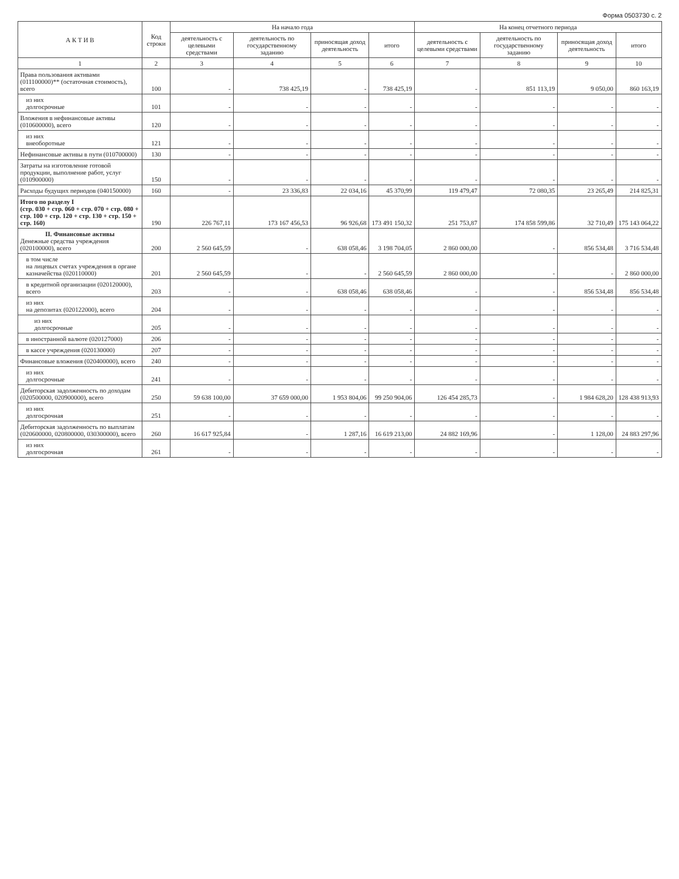Форма 0503730 с. 2
| А К Т И В | Код строки | На начало года | | | | На конец отчетного периода | | | |
| --- | --- | --- | --- | --- | --- | --- | --- | --- | --- |
| | | деятельность с целевыми средствами | деятельность по государственному заданию | приносящая доход деятельность | итого | деятельность с целевыми средствами | деятельность по государственному заданию | приносящая доход деятельность | итого |
| 1 | 2 | 3 | 4 | 5 | 6 | 7 | 8 | 9 | 10 |
| Права пользования активами (011100000)** (остаточная стоимость), всего | 100 | - | 738 425,19 | - | 738 425,19 | - | 851 113,19 | 9 050,00 | 860 163,19 |
| из них долгосрочные | 101 | - | - | - | - | - | - | - | - |
| Вложения в нефинансовые активы (010600000), всего | 120 | - | - | - | - | - | - | - | - |
| из них внеоборотные | 121 | - | - | - | - | - | - | - | - |
| Нефинансовые активы в пути (010700000) | 130 | - | - | - | - | - | - | - | - |
| Затраты на изготовление готовой продукции, выполнение работ, услуг (010900000) | 150 | - | - | - | - | - | - | - | - |
| Расходы будущих периодов (040150000) | 160 | - | 23 336,83 | 22 034,16 | 45 370,99 | 119 479,47 | 72 080,35 | 23 265,49 | 214 825,31 |
| Итого по разделу I (стр. 030 + стр. 060 + стр. 070 + стр. 080 + стр. 100 + стр. 120 + стр. 130 + стр. 150 + стр. 160) | 190 | 226 767,11 | 173 167 456,53 | 96 926,68 | 173 491 150,32 | 251 753,87 | 174 858 599,86 | 32 710,49 | 175 143 064,22 |
| II. Финансовые активы Денежные средства учреждения (020100000), всего | 200 | 2 560 645,59 | - | 638 058,46 | 3 198 704,05 | 2 860 000,00 | - | 856 534,48 | 3 716 534,48 |
| в том числе на лицевых счетах учреждения в органе казначейства (020110000) | 201 | 2 560 645,59 | - | - | 2 560 645,59 | 2 860 000,00 | - | - | 2 860 000,00 |
| в кредитной организации (020120000), всего | 203 | - | - | 638 058,46 | 638 058,46 | - | - | 856 534,48 | 856 534,48 |
| из них на депозитах (020122000), всего | 204 | - | - | - | - | - | - | - | - |
| из них долгосрочные | 205 | - | - | - | - | - | - | - | - |
| в иностранной валюте (020127000) | 206 | - | - | - | - | - | - | - | - |
| в кассе учреждения (020130000) | 207 | - | - | - | - | - | - | - | - |
| Финансовые вложения (020400000), всего | 240 | - | - | - | - | - | - | - | - |
| из них долгосрочные | 241 | - | - | - | - | - | - | - | - |
| Дебиторская задолженность по доходам (020500000, 020900000), всего | 250 | 59 638 100,00 | 37 659 000,00 | 1 953 804,06 | 99 250 904,06 | 126 454 285,73 | - | 1 984 628,20 | 128 438 913,93 |
| из них долгосрочная | 251 | - | - | - | - | - | - | - | - |
| Дебиторская задолженность по выплатам (020600000, 020800000, 030300000), всего | 260 | 16 617 925,84 | - | 1 287,16 | 16 619 213,00 | 24 882 169,96 | - | 1 128,00 | 24 883 297,96 |
| из них долгосрочная | 261 | - | - | - | - | - | - | - | - |